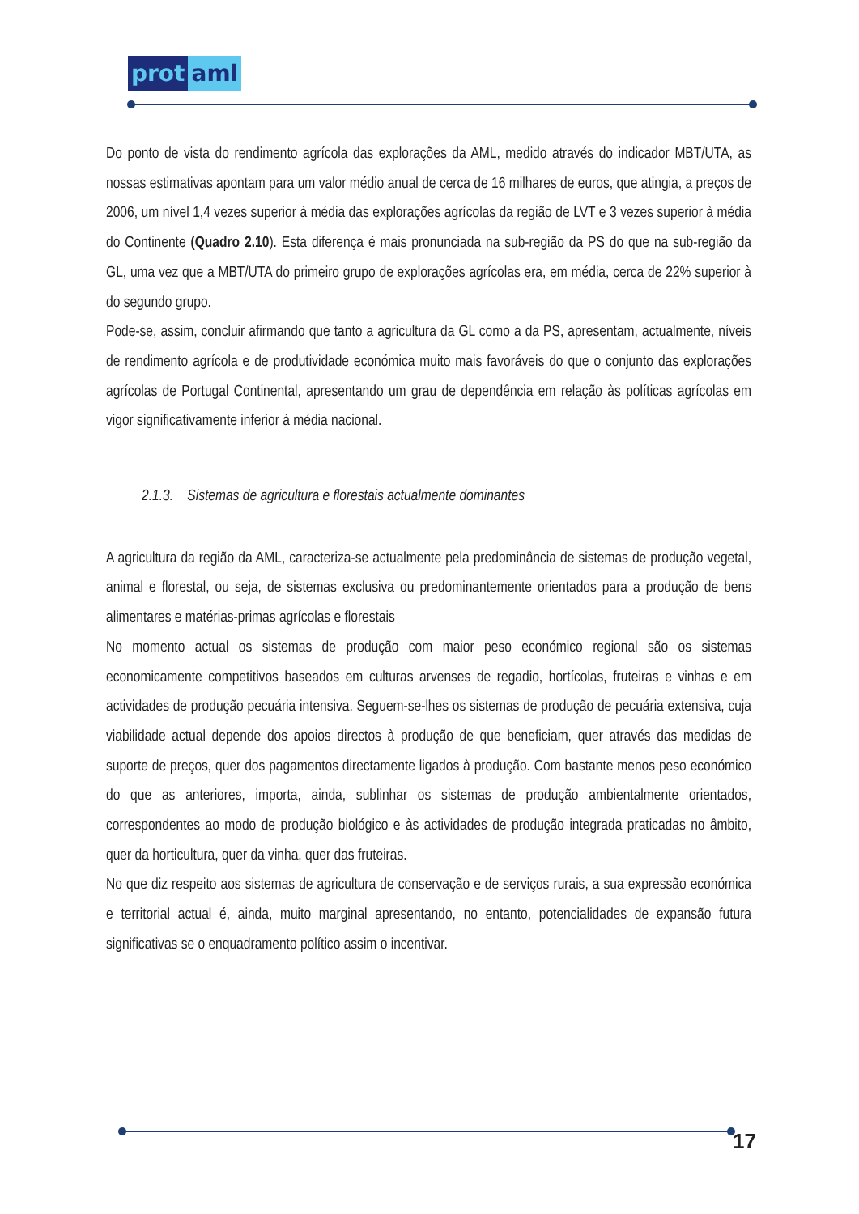prot aml
Do ponto de vista do rendimento agrícola das explorações da AML, medido através do indicador MBT/UTA, as nossas estimativas apontam para um valor médio anual de cerca de 16 milhares de euros, que atingia, a preços de 2006, um nível 1,4 vezes superior à média das explorações agrícolas da região de LVT e 3 vezes superior à média do Continente (Quadro 2.10). Esta diferença é mais pronunciada na sub-região da PS do que na sub-região da GL, uma vez que a MBT/UTA do primeiro grupo de explorações agrícolas era, em média, cerca de 22% superior à do segundo grupo.
Pode-se, assim, concluir afirmando que tanto a agricultura da GL como a da PS, apresentam, actualmente, níveis de rendimento agrícola e de produtividade económica muito mais favoráveis do que o conjunto das explorações agrícolas de Portugal Continental, apresentando um grau de dependência em relação às políticas agrícolas em vigor significativamente inferior à média nacional.
2.1.3. Sistemas de agricultura e florestais actualmente dominantes
A agricultura da região da AML, caracteriza-se actualmente pela predominância de sistemas de produção vegetal, animal e florestal, ou seja, de sistemas exclusiva ou predominantemente orientados para a produção de bens alimentares e matérias-primas agrícolas e florestais
No momento actual os sistemas de produção com maior peso económico regional são os sistemas economicamente competitivos baseados em culturas arvenses de regadio, hortícolas, fruteiras e vinhas e em actividades de produção pecuária intensiva. Seguem-se-lhes os sistemas de produção de pecuária extensiva, cuja viabilidade actual depende dos apoios directos à produção de que beneficiam, quer através das medidas de suporte de preços, quer dos pagamentos directamente ligados à produção. Com bastante menos peso económico do que as anteriores, importa, ainda, sublinhar os sistemas de produção ambientalmente orientados, correspondentes ao modo de produção biológico e às actividades de produção integrada praticadas no âmbito, quer da horticultura, quer da vinha, quer das fruteiras.
No que diz respeito aos sistemas de agricultura de conservação e de serviços rurais, a sua expressão económica e territorial actual é, ainda, muito marginal apresentando, no entanto, potencialidades de expansão futura significativas se o enquadramento político assim o incentivar.
17